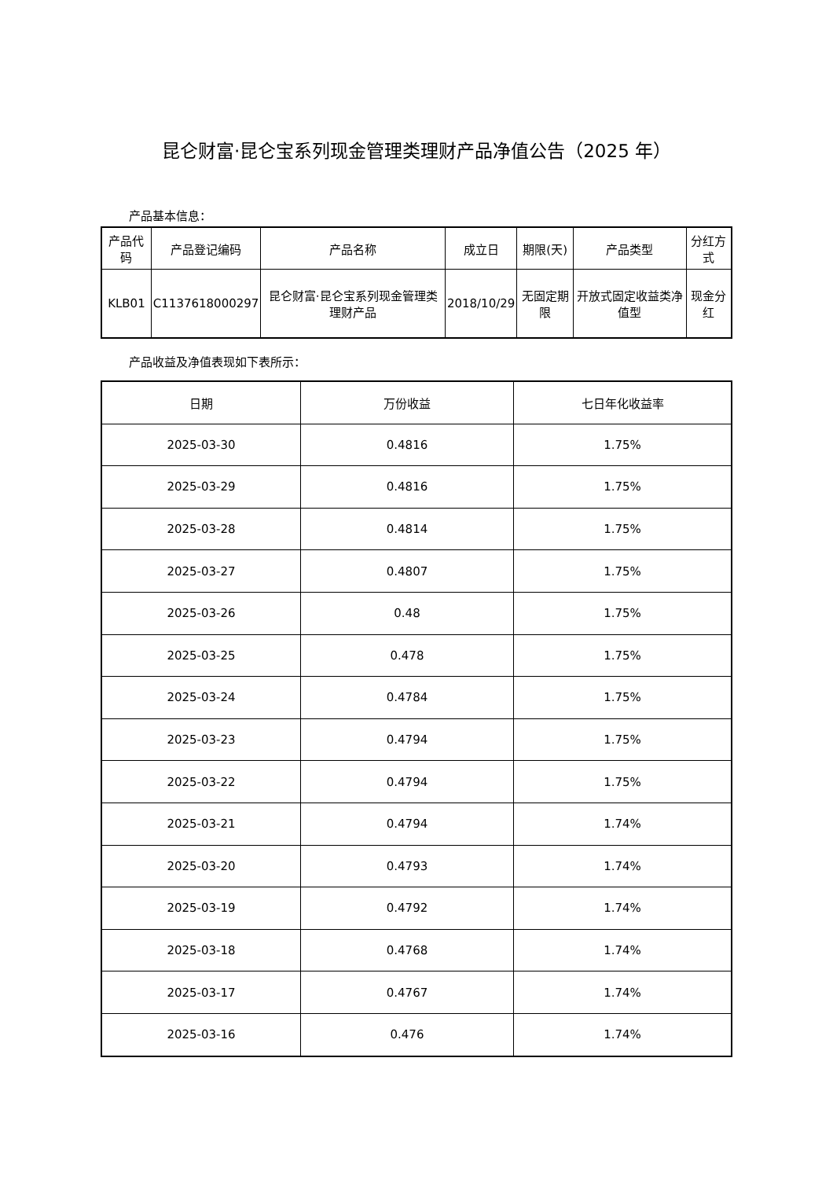昆仑财富·昆仑宝系列现金管理类理财产品净值公告（2025 年）
产品基本信息：
| 产品代码 | 产品登记编码 | 产品名称 | 成立日 | 期限(天) | 产品类型 | 分红方式 |
| --- | --- | --- | --- | --- | --- | --- |
| KLB01 | C1137618000297 | 昆仑财富·昆仑宝系列现金管理类理财产品 | 2018/10/29 | 无固定期限 | 开放式固定收益类净值型 | 现金分红 |
产品收益及净值表现如下表所示：
| 日期 | 万份收益 | 七日年化收益率 |
| --- | --- | --- |
| 2025-03-30 | 0.4816 | 1.75% |
| 2025-03-29 | 0.4816 | 1.75% |
| 2025-03-28 | 0.4814 | 1.75% |
| 2025-03-27 | 0.4807 | 1.75% |
| 2025-03-26 | 0.48 | 1.75% |
| 2025-03-25 | 0.478 | 1.75% |
| 2025-03-24 | 0.4784 | 1.75% |
| 2025-03-23 | 0.4794 | 1.75% |
| 2025-03-22 | 0.4794 | 1.75% |
| 2025-03-21 | 0.4794 | 1.74% |
| 2025-03-20 | 0.4793 | 1.74% |
| 2025-03-19 | 0.4792 | 1.74% |
| 2025-03-18 | 0.4768 | 1.74% |
| 2025-03-17 | 0.4767 | 1.74% |
| 2025-03-16 | 0.476 | 1.74% |